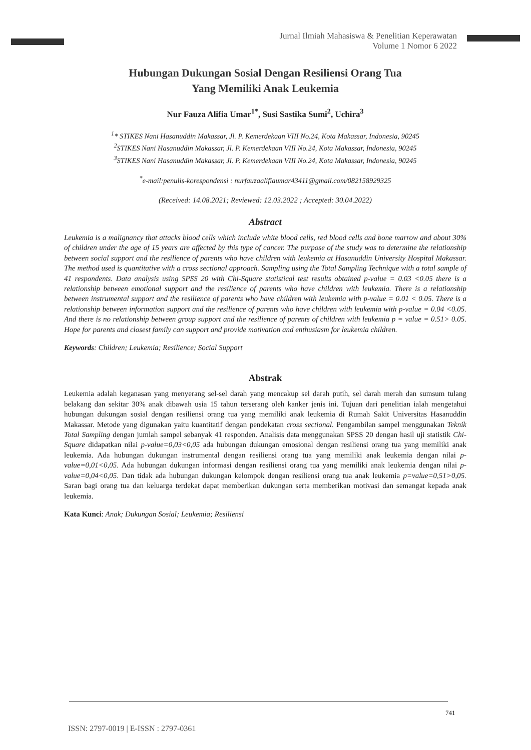Jurnal Ilmiah Mahasiswa & Penelitian Keperawatan
Volume 1 Nomor 6 2022
Hubungan Dukungan Sosial Dengan Resiliensi Orang Tua
Yang Memiliki Anak Leukemia
Nur Fauza Alifia Umar<sup>1*</sup>, Susi Sastika Sumi<sup>2</sup>, Uchira<sup>3</sup>
<sup>1</sup>* STIKES Nani Hasanuddin Makassar, Jl. P. Kemerdekaan VIII No.24, Kota Makassar, Indonesia, 90245
<sup>2</sup> STIKES Nani Hasanuddin Makassar, Jl. P. Kemerdekaan VIII No.24, Kota Makassar, Indonesia, 90245
<sup>3</sup> STIKES Nani Hasanuddin Makassar, Jl. P. Kemerdekaan VIII No.24, Kota Makassar, Indonesia, 90245
<sup>*</sup> e-mail:penulis-korespondensi : nurfauzaalifiaumar43411@gmail.com/082158929325
(Received: 14.08.2021; Reviewed: 12.03.2022 ; Accepted: 30.04.2022)
Abstract
Leukemia is a malignancy that attacks blood cells which include white blood cells, red blood cells and bone marrow and about 30% of children under the age of 15 years are affected by this type of cancer. The purpose of the study was to determine the relationship between social support and the resilience of parents who have children with leukemia at Hasanuddin University Hospital Makassar. The method used is quantitative with a cross sectional approach. Sampling using the Total Sampling Technique with a total sample of 41 respondents. Data analysis using SPSS 20 with Chi-Square statistical test results obtained p-value = 0.03 <0.05 there is a relationship between emotional support and the resilience of parents who have children with leukemia. There is a relationship between instrumental support and the resilience of parents who have children with leukemia with p-value = 0.01 < 0.05. There is a relationship between information support and the resilience of parents who have children with leukemia with p-value = 0.04 <0.05. And there is no relationship between group support and the resilience of parents of children with leukemia p = value = 0.51> 0.05. Hope for parents and closest family can support and provide motivation and enthusiasm for leukemia children.
Keywords: Children; Leukemia; Resilience; Social Support
Abstrak
Leukemia adalah keganasan yang menyerang sel-sel darah yang mencakup sel darah putih, sel darah merah dan sumsum tulang belakang dan sekitar 30% anak dibawah usia 15 tahun terserang oleh kanker jenis ini. Tujuan dari penelitian ialah mengetahui hubungan dukungan sosial dengan resiliensi orang tua yang memiliki anak leukemia di Rumah Sakit Universitas Hasanuddin Makassar. Metode yang digunakan yaitu kuantitatif dengan pendekatan cross sectional. Pengambilan sampel menggunakan Teknik Total Sampling dengan jumlah sampel sebanyak 41 responden. Analisis data menggunakan SPSS 20 dengan hasil uji statistik Chi-Square didapatkan nilai p-value=0,03<0,05 ada hubungan dukungan emosional dengan resiliensi orang tua yang memiliki anak leukemia. Ada hubungan dukungan instrumental dengan resiliensi orang tua yang memiliki anak leukemia dengan nilai p-value=0,01<0,05. Ada hubungan dukungan informasi dengan resiliensi orang tua yang memiliki anak leukemia dengan nilai p-value=0,04<0,05. Dan tidak ada hubungan dukungan kelompok dengan resiliensi orang tua anak leukemia p=value=0,51>0,05. Saran bagi orang tua dan keluarga terdekat dapat memberikan dukungan serta memberikan motivasi dan semangat kepada anak leukemia.
Kata Kunci: Anak; Dukungan Sosial; Leukemia; Resiliensi
741
ISSN: 2797-0019 | E-ISSN : 2797-0361